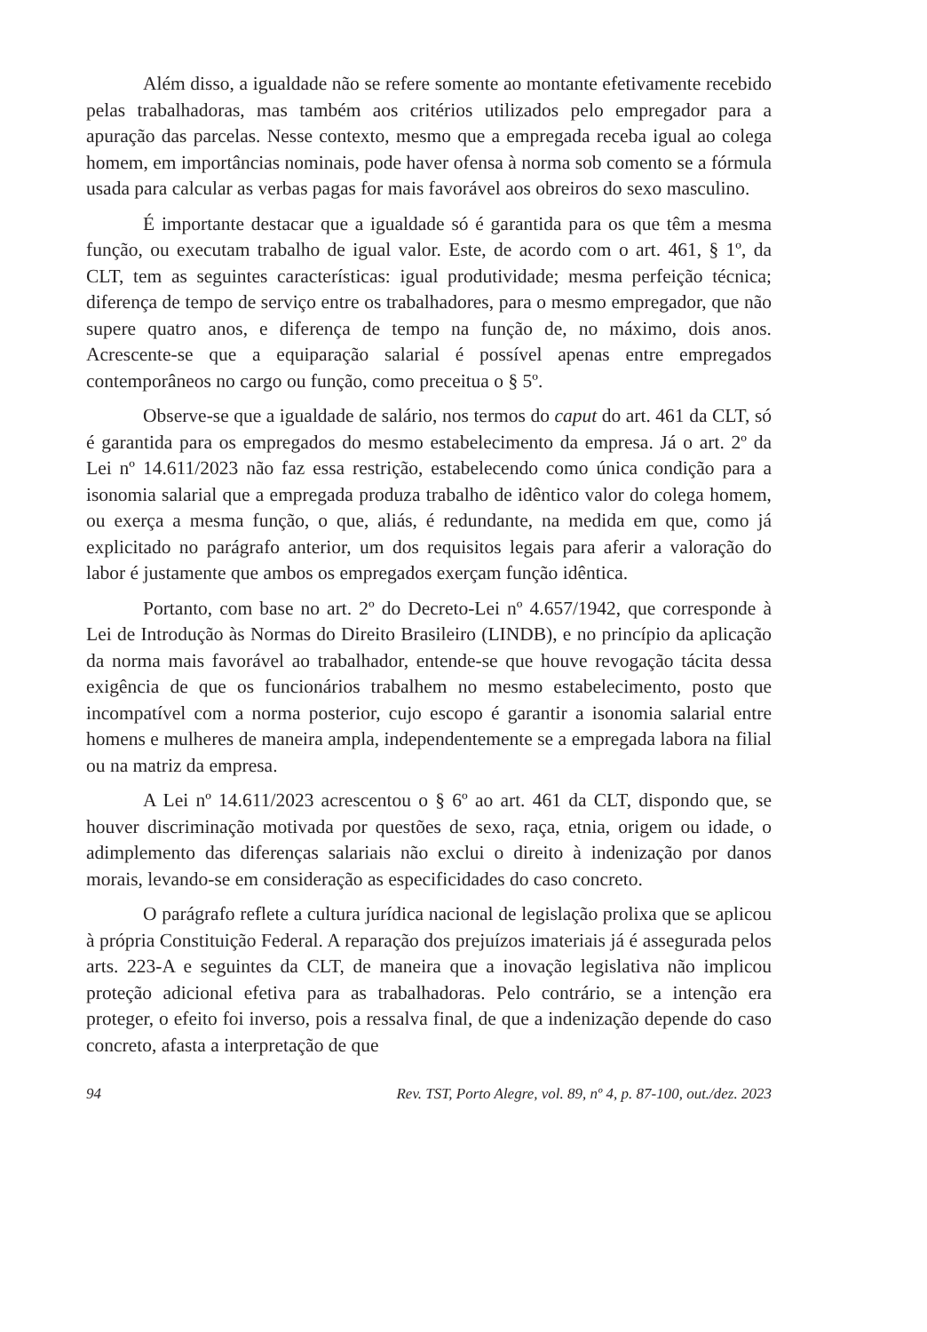Além disso, a igualdade não se refere somente ao montante efetivamente recebido pelas trabalhadoras, mas também aos critérios utilizados pelo empregador para a apuração das parcelas. Nesse contexto, mesmo que a empregada receba igual ao colega homem, em importâncias nominais, pode haver ofensa à norma sob comento se a fórmula usada para calcular as verbas pagas for mais favorável aos obreiros do sexo masculino.
É importante destacar que a igualdade só é garantida para os que têm a mesma função, ou executam trabalho de igual valor. Este, de acordo com o art. 461, § 1º, da CLT, tem as seguintes características: igual produtividade; mesma perfeição técnica; diferença de tempo de serviço entre os trabalhadores, para o mesmo empregador, que não supere quatro anos, e diferença de tempo na função de, no máximo, dois anos. Acrescente-se que a equiparação salarial é possível apenas entre empregados contemporâneos no cargo ou função, como preceitua o § 5º.
Observe-se que a igualdade de salário, nos termos do caput do art. 461 da CLT, só é garantida para os empregados do mesmo estabelecimento da empresa. Já o art. 2º da Lei nº 14.611/2023 não faz essa restrição, estabelecendo como única condição para a isonomia salarial que a empregada produza trabalho de idêntico valor do colega homem, ou exerça a mesma função, o que, aliás, é redundante, na medida em que, como já explicitado no parágrafo anterior, um dos requisitos legais para aferir a valoração do labor é justamente que ambos os empregados exerçam função idêntica.
Portanto, com base no art. 2º do Decreto-Lei nº 4.657/1942, que corresponde à Lei de Introdução às Normas do Direito Brasileiro (LINDB), e no princípio da aplicação da norma mais favorável ao trabalhador, entende-se que houve revogação tácita dessa exigência de que os funcionários trabalhem no mesmo estabelecimento, posto que incompatível com a norma posterior, cujo escopo é garantir a isonomia salarial entre homens e mulheres de maneira ampla, independentemente se a empregada labora na filial ou na matriz da empresa.
A Lei nº 14.611/2023 acrescentou o § 6º ao art. 461 da CLT, dispondo que, se houver discriminação motivada por questões de sexo, raça, etnia, origem ou idade, o adimplemento das diferenças salariais não exclui o direito à indenização por danos morais, levando-se em consideração as especificidades do caso concreto.
O parágrafo reflete a cultura jurídica nacional de legislação prolixa que se aplicou à própria Constituição Federal. A reparação dos prejuízos imateriais já é assegurada pelos arts. 223-A e seguintes da CLT, de maneira que a inovação legislativa não implicou proteção adicional efetiva para as trabalhadoras. Pelo contrário, se a intenção era proteger, o efeito foi inverso, pois a ressalva final, de que a indenização depende do caso concreto, afasta a interpretação de que
94 Rev. TST, Porto Alegre, vol. 89, nº 4, p. 87-100, out./dez. 2023